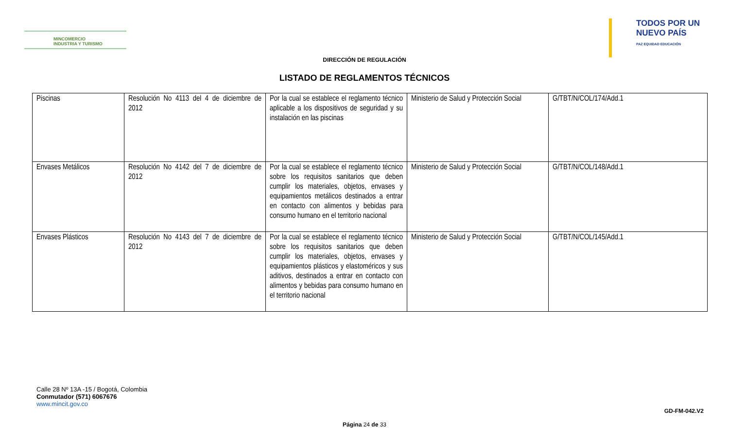MINCOMERCIO
INDUSTRIA Y TURISMO
TODOS POR UN
NUEVO PAÍS
PAZ EQUIDAD EDUCACIÓN
DIRECCIÓN DE REGULACIÓN
LISTADO DE REGLAMENTOS TÉCNICOS
| Piscinas | Resolución No 4113 del 4 de diciembre de 2012 | Por la cual se establece el reglamento técnico aplicable a los dispositivos de seguridad y su instalación en las piscinas | Ministerio de Salud y Protección Social | G/TBT/N/COL/174/Add.1 |
| Envases Metálicos | Resolución No 4142 del 7 de diciembre de 2012 | Por la cual se establece el reglamento técnico sobre los requisitos sanitarios que deben cumplir los materiales, objetos, envases y equipamientos metálicos destinados a entrar en contacto con alimentos y bebidas para consumo humano en el territorio nacional | Ministerio de Salud y Protección Social | G/TBT/N/COL/148/Add.1 |
| Envases Plásticos | Resolución No 4143 del 7 de diciembre de 2012 | Por la cual se establece el reglamento técnico sobre los requisitos sanitarios que deben cumplir los materiales, objetos, envases y equipamientos plásticos y elastoméricos y sus aditivos, destinados a entrar en contacto con alimentos y bebidas para consumo humano en el territorio nacional | Ministerio de Salud y Protección Social | G/TBT/N/COL/145/Add.1 |
Calle 28 Nº 13A -15 / Bogotá, Colombia
Conmutador (571) 6067676
www.mincit.gov.co
GD-FM-042.V2
Página 24 de 33